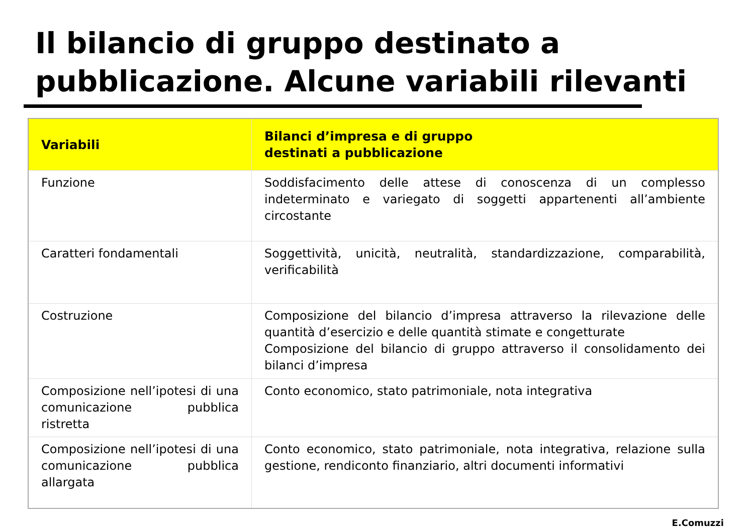Il bilancio di gruppo destinato a
pubblicazione. Alcune variabili rilevanti
| Variabili | Bilanci d’impresa e di gruppo destinati a pubblicazione |
| --- | --- |
| Funzione | Soddisfacimento delle attese di conoscenza di un complesso indeterminato e variegato di soggetti appartenenti all’ambiente circostante |
| Caratteri fondamentali | Soggettività, unicità, neutralità, standardizzazione, comparabilità, verificabilità |
| Costruzione | Composizione del bilancio d’impresa attraverso la rilevazione delle quantità d’esercizio e delle quantità stimate e congetturate Composizione del bilancio di gruppo attraverso il consolidamento dei bilanci d’impresa |
| Composizione nell’ipotesi di una comunicazione pubblica ristretta | Conto economico, stato patrimoniale, nota integrativa |
| Composizione nell’ipotesi di una comunicazione pubblica allargata | Conto economico, stato patrimoniale, nota integrativa, relazione sulla gestione, rendiconto finanziario, altri documenti informativi |
E.Comuzzi